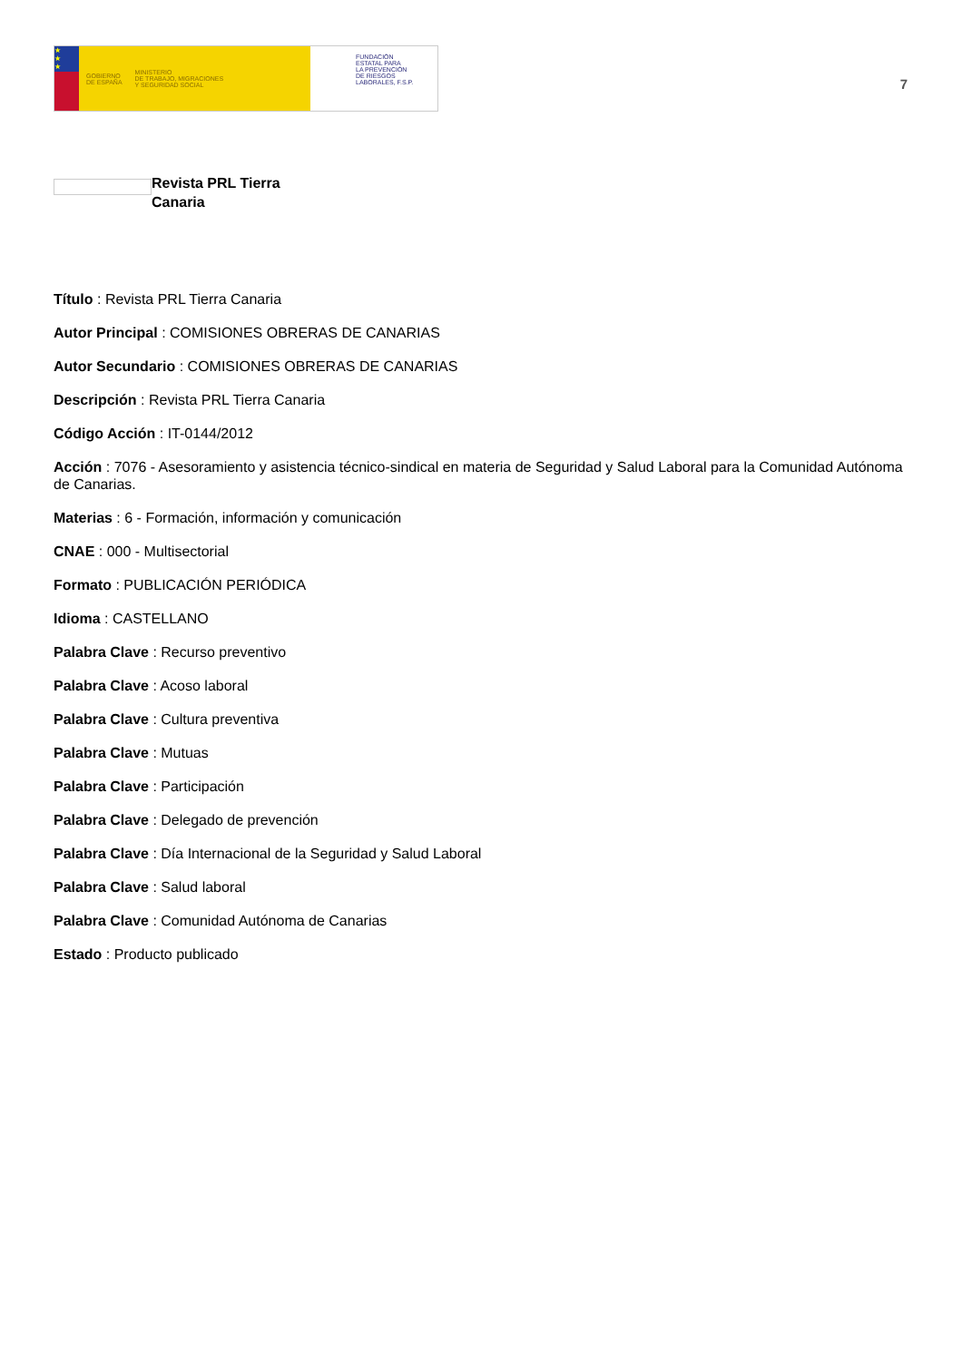★
★
★
GOBIERNO
DE ESPAÑA MINISTERIO
DE TRABAJO, MIGRACIONES
Y SEGURIDAD SOCIAL
FUNDACIÓN
ESTATAL PARA
LA PREVENCIÓN
DE RIESGOS
LABORALES, F.S.P.
7
Revista PRL Tierra
Canaria
Título : Revista PRL Tierra Canaria
Autor Principal : COMISIONES OBRERAS DE CANARIAS
Autor Secundario : COMISIONES OBRERAS DE CANARIAS
Descripción : Revista PRL Tierra Canaria
Código Acción : IT-0144/2012
Acción : 7076 - Asesoramiento y asistencia técnico-sindical en materia de Seguridad y Salud Laboral para la Comunidad Autónoma de Canarias.
Materias : 6 - Formación, información y comunicación
CNAE : 000 - Multisectorial
Formato : PUBLICACIÓN PERIÓDICA
Idioma : CASTELLANO
Palabra Clave : Recurso preventivo
Palabra Clave : Acoso laboral
Palabra Clave : Cultura preventiva
Palabra Clave : Mutuas
Palabra Clave : Participación
Palabra Clave : Delegado de prevención
Palabra Clave : Día Internacional de la Seguridad y Salud Laboral
Palabra Clave : Salud laboral
Palabra Clave : Comunidad Autónoma de Canarias
Estado : Producto publicado